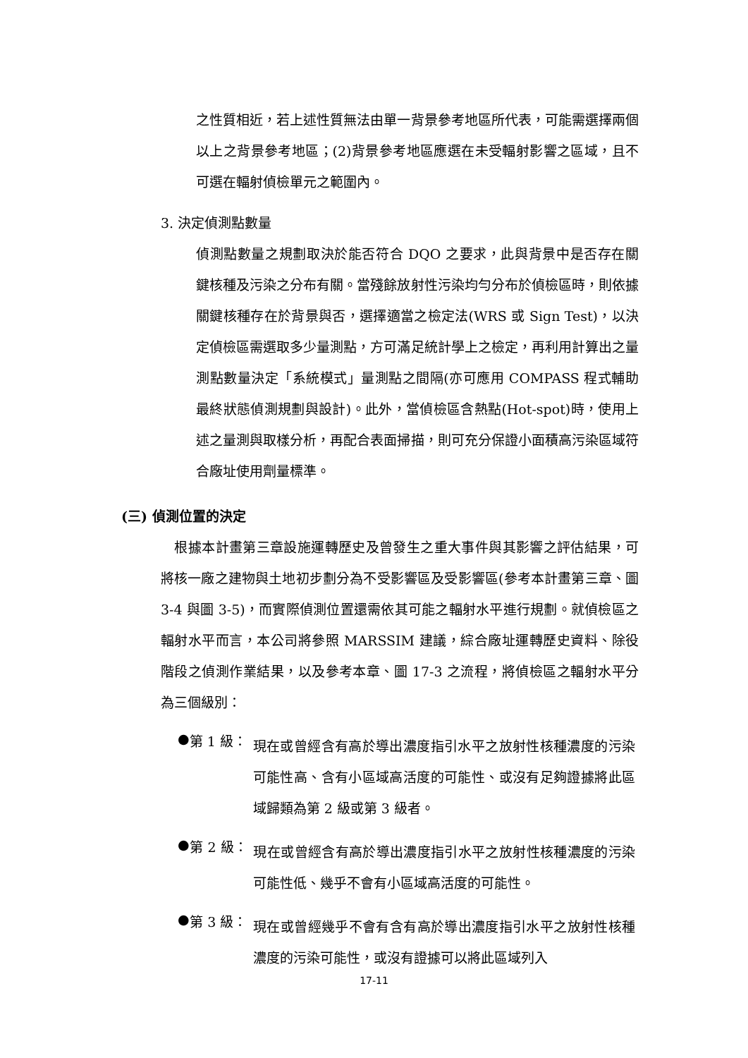之性質相近，若上述性質無法由單一背景參考地區所代表，可能需選擇兩個以上之背景參考地區；(2)背景參考地區應選在未受輻射影響之區域，且不可選在輻射偵檢單元之範圍內。
3. 決定偵測點數量
偵測點數量之規劃取決於能否符合 DQO 之要求，此與背景中是否存在關鍵核種及污染之分布有關。當殘餘放射性污染均勻分布於偵檢區時，則依據關鍵核種存在於背景與否，選擇適當之檢定法(WRS 或 Sign Test)，以決定偵檢區需選取多少量測點，方可滿足統計學上之檢定，再利用計算出之量測點數量決定「系統模式」量測點之間隔(亦可應用 COMPASS 程式輔助最終狀態偵測規劃與設計)。此外，當偵檢區含熱點(Hot-spot)時，使用上述之量測與取樣分析，再配合表面掃描，則可充分保證小面積高污染區域符合廠址使用劑量標準。
(三) 偵測位置的決定
 根據本計畫第三章設施運轉歷史及曾發生之重大事件與其影響之評估結果，可將核一廠之建物與土地初步劃分為不受影響區及受影響區(參考本計畫第三章、圖 3-4 與圖 3-5)，而實際偵測位置還需依其可能之輻射水平進行規劃。就偵檢區之輻射水平而言，本公司將參照 MARSSIM 建議，綜合廠址運轉歷史資料、除役階段之偵測作業結果，以及參考本章、圖 17-3 之流程，將偵檢區之輻射水平分為三個級別：
● 第 1 級：
現在或曾經含有高於導出濃度指引水平之放射性核種濃度的污染可能性高、含有小區域高活度的可能性、或沒有足夠證據將此區域歸類為第 2 級或第 3 級者。
● 第 2 級：
現在或曾經含有高於導出濃度指引水平之放射性核種濃度的污染可能性低、幾乎不會有小區域高活度的可能性。
● 第 3 級：
現在或曾經幾乎不會有含有高於導出濃度指引水平之放射性核種濃度的污染可能性，或沒有證據可以將此區域列入
17-11